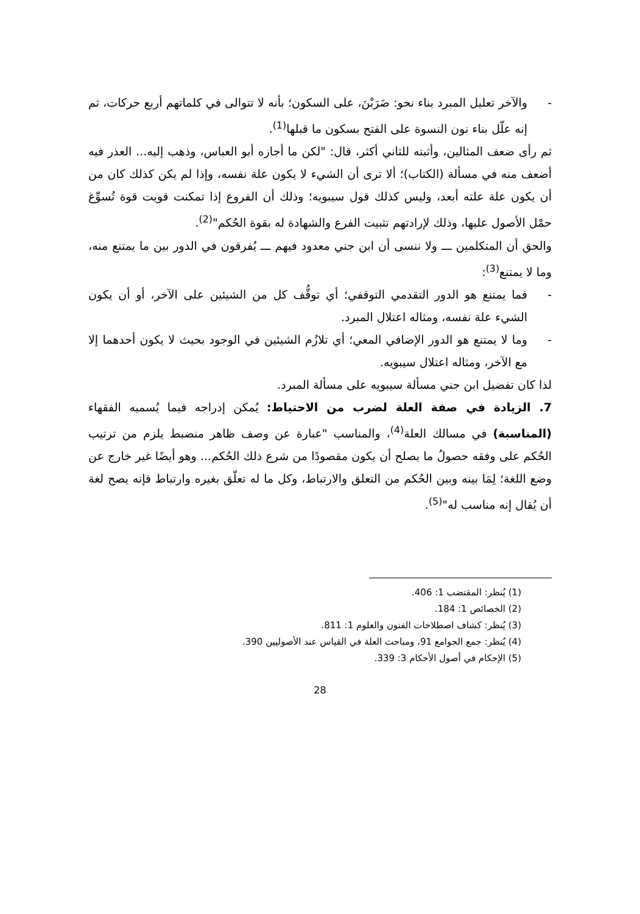- والآخر تعليل المبرد بناء نحو: ضَرَبْنَ، على السكون؛ بأنه لا تتوالى في كلماتهم أربع حركات، ثم إنه علّل بناء نون النسوة على الفتح بسكون ما قبلها<sup>(1)</sup>.
ثم رأى ضعف المثالين، وأثبته للثاني أكثر، قال: "لكن ما أجازه أبو العباس، وذهب إليه... العذر فيه أضعف منه في مسألة (الكتاب)؛ ألا ترى أن الشيء لا يكون علة نفسه، وإذا لم يكن كذلك كان من أن يكون علة علته أبعد، وليس كذلك قول سيبويه؛ وذلك أن الفروع إذا تمكنت قويت قوة تُسوِّغ حمْل الأصول عليها، وذلك لإرادتهم تثبيت الفرع والشهادة له بقوة الحُكم"<sup>(2)</sup>.
والحق أن المتكلمين ـــ ولا ننسى أن ابن جني معدود فيهم ـــ يُفرقون في الدور بين ما يمتنع منه، وما لا يمتنع<sup>(3)</sup>:
- فما يمتنع هو الدور التقدمي التوقفي؛ أي توقُّف كل من الشيئين على الآخر، أو أن يكون الشيء علة نفسه، ومثاله اعتلال المبرد.
- وما لا يمتنع هو الدور الإضافي المعي؛ أي تلازُم الشيئين في الوجود بحيث لا يكون أحدهما إلا مع الآخر، ومثاله اعتلال سيبويه.
لذا كان تفضيل ابن جني مسألة سيبويه على مسألة المبرد.
7. الزيادة في صفة العلة لضرب من الاحتياط: يُمكن إدراجه فيما يُسميه الفقهاء (المناسبة) في مسالك العلة<sup>(4)</sup>، والمناسب "عبارة عن وصف ظاهر منضبط يلزم من ترتيب الحُكم على وفقه حصولُ ما يصلح أن يكون مقصودًا من شرع ذلك الحُكم... وهو أيضًا غير خارج عن وضع اللغة؛ لِمَا بينه وبين الحُكم من التعلق والارتباط، وكل ما له تعلّق بغيره وارتباط فإنه يصح لغة أن يُقال إنه مناسب له"<sup>(5)</sup>.
(1) يُنظر: المقتضب 1: 406.
(2) الخصائص 1: 184.
(3) يُنظر: كشاف اصطلاحات الفنون والعلوم 1: 811.
(4) يُنظر: جمع الجوامع 91، ومباحث العلة في القياس عند الأصوليين 390.
(5) الإحكام في أصول الأحكام 3: 339.
28